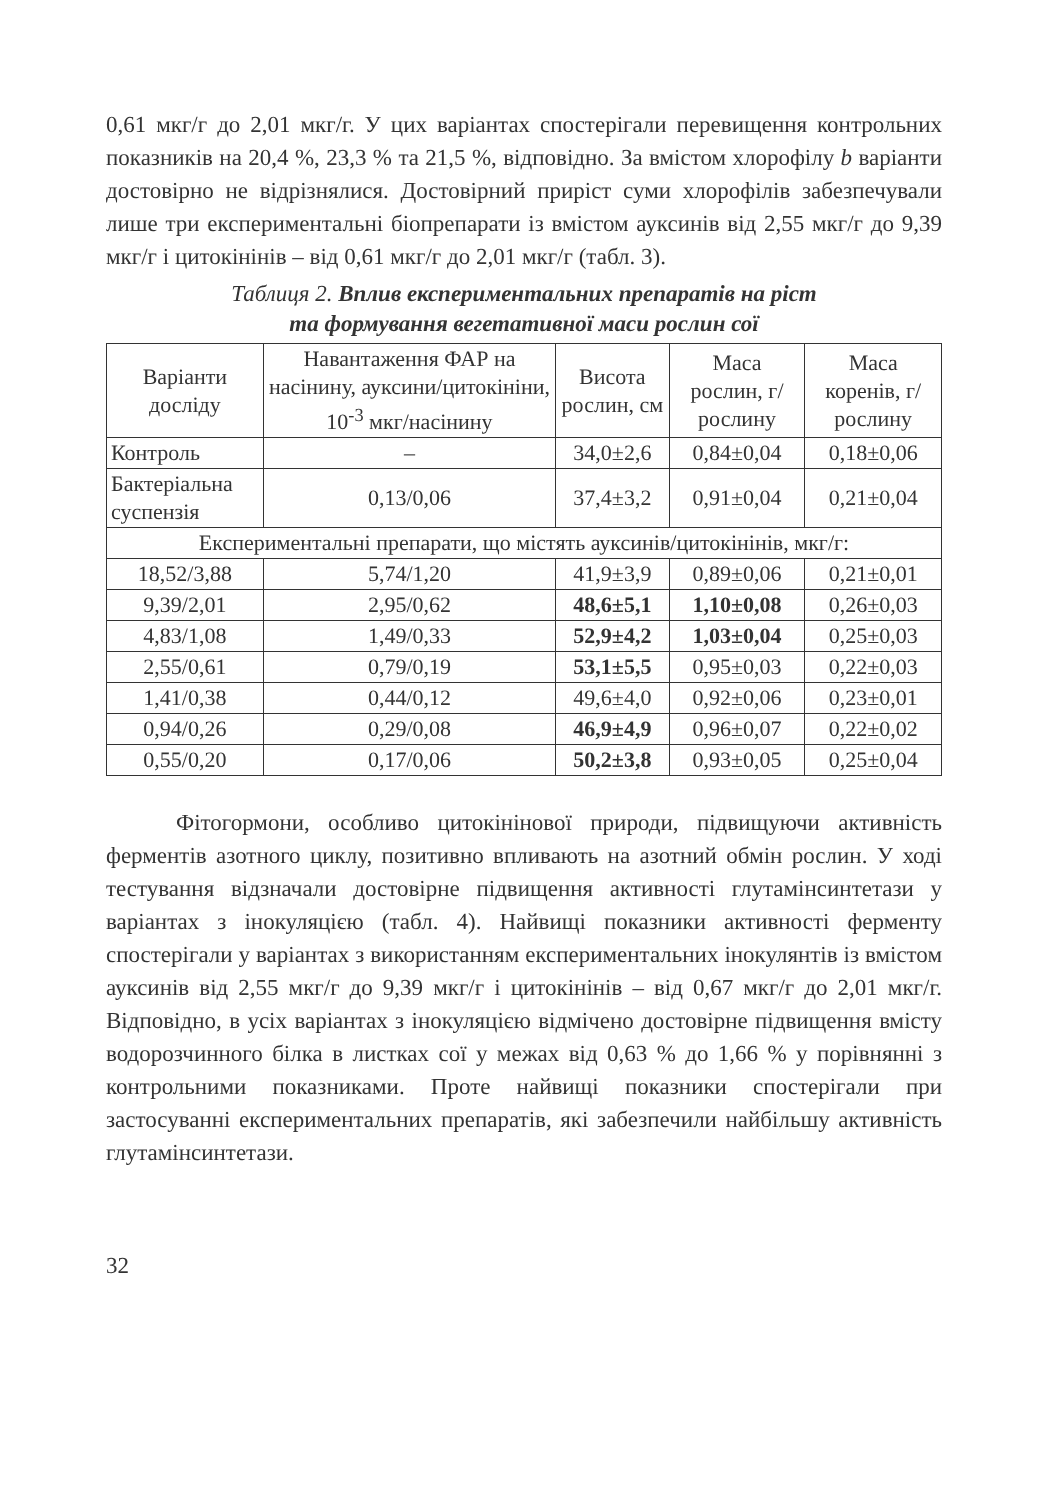0,61 мкг/г до 2,01 мкг/г. У цих варіантах спостерігали перевищення контрольних показників на 20,4 %, 23,3 % та 21,5 %, відповідно. За вмістом хлорофілу b варіанти достовірно не відрізнялися. Достовірний приріст суми хлорофілів забезпечували лише три експериментальні біопрепарати із вмістом ауксинів від 2,55 мкг/г до 9,39 мкг/г і цитокінінів – від 0,61 мкг/г до 2,01 мкг/г (табл. 3).
Таблиця 2. Вплив експериментальних препаратів на ріст
та формування вегетативної маси рослин сої
| Варіанти досліду | Навантаження ФАР на насінину, ауксини/цитокініни, 10<sup>-3</sup> мкг/насінину | Висота рослин, см | Маса рослин, г/рослину | Маса коренів, г/рослину |
| --- | --- | --- | --- | --- |
| Контроль | – | 34,0±2,6 | 0,84±0,04 | 0,18±0,06 |
| Бактеріальна суспензія | 0,13/0,06 | 37,4±3,2 | 0,91±0,04 | 0,21±0,04 |
| Експериментальні препарати, що містять ауксинів/цитокінінів, мкг/г: | | | | |
| 18,52/3,88 | 5,74/1,20 | 41,9±3,9 | 0,89±0,06 | 0,21±0,01 |
| 9,39/2,01 | 2,95/0,62 | 48,6±5,1 | 1,10±0,08 | 0,26±0,03 |
| 4,83/1,08 | 1,49/0,33 | 52,9±4,2 | 1,03±0,04 | 0,25±0,03 |
| 2,55/0,61 | 0,79/0,19 | 53,1±5,5 | 0,95±0,03 | 0,22±0,03 |
| 1,41/0,38 | 0,44/0,12 | 49,6±4,0 | 0,92±0,06 | 0,23±0,01 |
| 0,94/0,26 | 0,29/0,08 | 46,9±4,9 | 0,96±0,07 | 0,22±0,02 |
| 0,55/0,20 | 0,17/0,06 | 50,2±3,8 | 0,93±0,05 | 0,25±0,04 |
Фітогормони, особливо цитокінінової природи, підвищуючи активність ферментів азотного циклу, позитивно впливають на азотний обмін рослин. У ході тестування відзначали достовірне підвищення активності глутамінсинтетази у варіантах з інокуляцією (табл. 4). Найвищі показники активності ферменту спостерігали у варіантах з використанням експериментальних інокулянтів із вмістом ауксинів від 2,55 мкг/г до 9,39 мкг/г і цитокінінів – від 0,67 мкг/г до 2,01 мкг/г. Відповідно, в усіх варіантах з інокуляцією відмічено достовірне підвищення вмісту водорозчинного білка в листках сої у межах від 0,63 % до 1,66 % у порівнянні з контрольними показниками. Проте найвищі показники спостерігали при застосуванні експериментальних препаратів, які забезпечили найбільшу активність глутамінсинтетази.
32